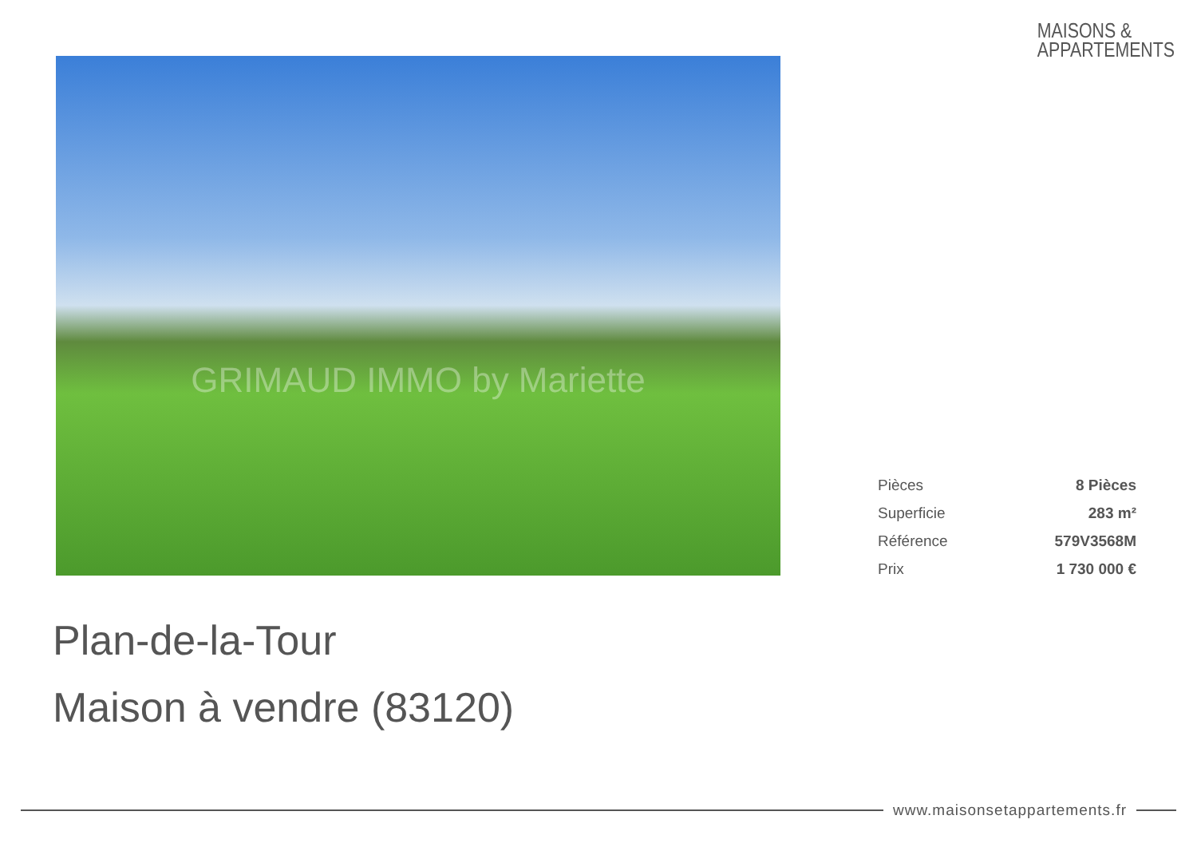MAISONS &
APPARTEMENTS
GRIMAUD IMMO by Mariette
| Pièces | 8 Pièces |
| Superficie | 283 m² |
| Référence | 579V3568M |
| Prix | 1 730 000 € |
Plan-de-la-Tour
Maison à vendre (83120)
www.maisonsetappartements.fr